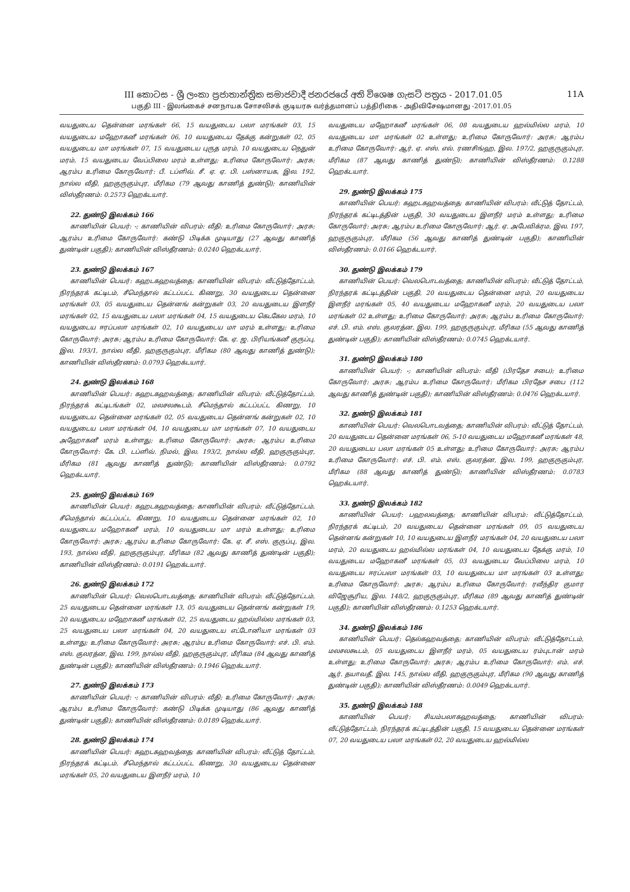III කොටස - ශ්‍රී ලංකා ප්‍රජාතාන්ත්‍රික සමාජවාදී ජනරජයේ අති විශෙෂ ගැසට් පත්‍රය - 2017.01.05 11A
பகுதி III - இலங்கைச் சனநாயக சோசலிசக் குடியரசு வர்த்தமானப் பத்திரிகை - அதிவிசேஷமானது -2017.01.05
வயதுடைய தென்னை மரங்கள் 66, 15 வயதுடைய பலா மரங்கள் 03, 15 வயதுடைய மஹோகனீ மரங்கள் 06, 10 வயதுடைய தேக்கு கன்றுகள் 02, 05 வயதுடைய மா மரங்கள் 07, 15 வயதுடைய புருத மரம், 10 வயதுடைய நெதுன் மரம், 15 வயதுடைய வேப்பிலை மரம் உள்ளது; உரிமை கோருவோர்: அரசு; ஆரம்ப உரிமை கோருவோர்: பீ. டப்ளிவ். சீ. ஏ. ஏ. பி. பஸ்னாயக, இல. 192, நால்ல வீதி, ஹகுருகும்புர, மீரிகம (79 ஆவது காணித் துண்டு); காணியின் விஸ்தீரணம்: 0.2573 ஹெக்டயார்.
22. துண்டு இலக்கம் 166
காணியின் பெயர்: -; காணியின் விபரம்: வீதி; உரிமை கோருவோர்: அரசு; ஆரம்ப உரிமை கோருவோர்: கண்டு பிடிக்க முடியாது (27 ஆவது காணித் துண்டின் பகுதி); காணியின் விஸ்தீரணம்: 0.0240 ஹெக்டயார்.
23. துண்டு இலக்கம் 167
காணியின் பெயர்: கஹடகஹவத்தை; காணியின் விபரம்: வீட்டுத்தோட்டம், நிரந்தரக் கட்டிடம், சீமெந்தால் கட்டப்பட்ட கிணறு, 30 வயதுடைய தென்னை மரங்கள் 03, 05 வயதுடைய தென்னங் கன்றுகள் 03, 20 வயதுடைய இளநீர் மரங்கள் 02, 15 வயதுடைய பலா மரங்கள் 04, 15 வயதுடைய கெடகேல மரம், 10 வயதுடைய ஈரப்பலா மரங்கள் 02, 10 வயதுடைய மா மரம் உள்ளது; உரிமை கோருவோர்: அரசு; ஆரம்ப உரிமை கோருவோர்: கே. ஏ. ஜ. பிரியங்கனீ குருப்பு, இல. 193/1, நால்ல வீதி, ஹகுருகும்புர, மீரிகம (80 ஆவது காணித் துண்டு); காணியின் விஸ்தீரணம்: 0.0793 ஹெக்டயார்.
24. துண்டு இலக்கம் 168
காணியின் பெயர்: கஹடகஹவத்தை; காணியின் விபரம்: வீட்டுத்தோட்டம், நிரந்தரக் கட்டிடங்கள் 02, மலசலகூடம், சீமெந்தால் கட்டப்பட்ட கிணறு, 10 வயதுடைய தென்னை மரங்கள் 02, 05 வயதுடைய தென்னங் கன்றுகள் 02, 10 வயதுடைய பலா மரங்கள் 04, 10 வயதுடைய மா மரங்கள் 07, 10 வயதுடைய அஹோகனீ மரம் உள்ளது; உரிமை கோருவோர்: அரசு; ஆரம்ப உரிமை கோருவோர்: கே. பி. டப்ளிவ். நிமல், இல. 193/2, நால்ல வீதி, ஹகுருகும்புர, மீரிகம (81 ஆவது காணித் துண்டு); காணியின் விஸ்தீரணம்: 0.0792 ஹெக்டயார்.
25. துண்டு இலக்கம் 169
காணியின் பெயர்: கஹடகஹவத்தை; காணியின் விபரம்: வீட்டுத்தோட்டம், சீமெந்தால் கட்டப்பட்ட கிணறு, 10 வயதுடைய தென்னை மரங்கள் 02, 10 வயதுடைய மஹோகனீ மரம், 10 வயதுடைய மா மரம் உள்ளது; உரிமை கோருவோர்: அரசு; ஆரம்ப உரிமை கோருவோர்: கே. ஏ. சீ. எஸ். குருப்பு, இல. 193, நால்ல வீதி, ஹகுருகும்புர, மீரிகம (82 ஆவது காணித் துண்டின் பகுதி); காணியின் விஸ்தீரணம்: 0.0191 ஹெக்டயார்.
26. துண்டு இலக்கம் 172
காணியின் பெயர்: வெலபொடவத்தை; காணியின் விபரம்: வீட்டுத்தோட்டம், 25 வயதுடைய தென்னை மரங்கள் 13, 05 வயதுடைய தென்னங் கன்றுகள் 19, 20 வயதுடைய மஹோகனீ மரங்கள் 02, 25 வயதுடைய ஹல்மில்ல மரங்கள் 03, 25 வயதுடைய பலா மரங்கள் 04, 20 வயதுடைய எட்டோனியா மரங்கள் 03 உள்ளது; உரிமை கோருவோர்: அரசு; ஆரம்ப உரிமை கோருவோர்: எச். பி. எம். எஸ். குலரத்ன, இல. 199, நால்ல வீதி, ஹகுருகும்புர, மீரிகம (84 ஆவது காணித் துண்டின் பகுதி); காணியின் விஸ்தீரணம்: 0.1946 ஹெக்டயார்.
27. துண்டு இலக்கம் 173
காணியின் பெயர்: -; காணியின் விபரம்: வீதி; உரிமை கோருவோர்: அரசு; ஆரம்ப உரிமை கோருவோர்: கண்டு பிடிக்க முடியாது (86 ஆவது காணித் துண்டின் பகுதி); காணியின் விஸ்தீரணம்: 0.0189 ஹெக்டயார்.
28. துண்டு இலக்கம் 174
காணியின் பெயர்: கஹடகஹவத்தை; காணியின் விபரம்: வீட்டுத் தோட்டம், நிரந்தரக் கட்டிடம், சீமெந்தால் கட்டப்பட்ட கிணறு, 30 வயதுடைய தென்னை மரங்கள் 05, 20 வயதுடைய இளநீர் மரம், 10
வயதுடைய மஹோகனீ மரங்கள் 06, 08 வயதுடைய ஹல்மில்ல மரம், 10 வயதுடைய மா மரங்கள் 02 உள்ளது; உரிமை கோருவோர்: அரசு; ஆரம்ப உரிமை கோருவோர்: ஆர். ஏ. எஸ். எல். ரணசிங்ஹ, இல. 197/2, ஹகுருகும்புர, மீரிகம (87 ஆவது காணித் துண்டு); காணியின் விஸ்தீரணம்: 0.1288 ஹெக்டயார்.
29. துண்டு இலக்கம் 175
காணியின் பெயர்: கஹடகஹவத்தை; காணியின் விபரம்: வீட்டுத் தோட்டம், நிரந்தரக் கட்டிடத்தின் பகுதி, 30 வயதுடைய இளநீர் மரம் உள்ளது; உரிமை கோருவோர்: அரசு; ஆரம்ப உரிமை கோருவோர்: ஆர். ஏ. அபேவிக்ரம, இல. 197, ஹகுருகும்புர, மீரிகம (56 ஆவது காணித் துண்டின் பகுதி); காணியின் விஸ்தீரணம்: 0.0166 ஹெக்டயார்.
30. துண்டு இலக்கம் 179
காணியின் பெயர்: வெலபொடவத்தை; காணியின் விபரம்: வீட்டுத் தோட்டம், நிரந்தரக் கட்டிடத்தின் பகுதி, 20 வயதுடைய தென்னை மரம், 20 வயதுடைய இளநீர் மரங்கள் 05, 40 வயதுடைய மஹோகனீ மரம், 20 வயதுடைய பலா மரங்கள் 02 உள்ளது; உரிமை கோருவோர்: அரசு; ஆரம்ப உரிமை கோருவோர்: எச். பி. எம். எஸ். குலரத்ன, இல. 199, ஹகுருகும்புர, மீரிகம (55 ஆவது காணித் துண்டின் பகுதி); காணியின் விஸ்தீரணம்: 0.0745 ஹெக்டயார்.
31. துண்டு இலக்கம் 180
காணியின் பெயர்: -; காணியின் விபரம்: வீதி (பிரதேச சபை); உரிமை கோருவோர்: அரசு; ஆரம்ப உரிமை கோருவோர்: மீரிகம பிரதேச சபை (112 ஆவது காணித் துண்டின் பகுதி); காணியின் விஸ்தீரணம்: 0.0476 ஹெக்டயார்.
32. துண்டு இலக்கம் 181
காணியின் பெயர்: வெலபொடவத்தை; காணியின் விபரம்: வீட்டுத் தோட்டம், 20 வயதுடைய தென்னை மரங்கள் 06, 5-10 வயதுடைய மஹோகனீ மரங்கள் 48, 20 வயதுடைய பலா மரங்கள் 05 உள்ளது; உரிமை கோருவோர்: அரசு; ஆரம்ப உரிமை கோருவோர்: எச். பி. எம். எஸ். குலரத்ன, இல. 199, ஹகுருகும்புர, மீரிகம (88 ஆவது காணித் துண்டு); காணியின் விஸ்தீரணம்: 0.0783 ஹெக்டயார்.
33. துண்டு இலக்கம் 182
காணியின் பெயர்: பஹலவத்தை; காணியின் விபரம்: வீட்டுத்தோட்டம், நிரந்தரக் கட்டிடம், 20 வயதுடைய தென்னை மரங்கள் 09, 05 வயதுடைய தென்னங் கன்றுகள் 10, 10 வயதுடைய இளநீர் மரங்கள் 04, 20 வயதுடைய பலா மரம், 20 வயதுடைய ஹல்மில்ல மரங்கள் 04, 10 வயதுடைய தேக்கு மரம், 10 வயதுடைய மஹோகனீ மரங்கள் 05, 03 வயதுடைய வேப்பிலை மரம், 10 வயதுடைய ஈரப்பலா மரங்கள் 03, 10 வயதுடைய மா மரங்கள் 03 உள்ளது; உரிமை கோருவோர்: அரசு; ஆரம்ப உரிமை கோருவோர்: ரவீந்திர குமார விஜேசூரிய, இல. 148/2, ஹகுருகும்புர, மீரிகம (89 ஆவது காணித் துண்டின் பகுதி); காணியின் விஸ்தீரணம்: 0.1253 ஹெக்டயார்.
34. துண்டு இலக்கம் 186
காணியின் பெயர்: தெல்கஹவத்தை; காணியின் விபரம்: வீட்டுத்தோட்டம், மலசலகூடம், 05 வயதுடைய இளநீர் மரம், 05 வயதுடைய ரம்புடான் மரம் உள்ளது; உரிமை கோருவோர்: அரசு; ஆரம்ப உரிமை கோருவோர்: எம். எச். ஆர். தயாவதீ, இல. 145, நால்ல வீதி, ஹகுருகும்புர, மீரிகம (90 ஆவது காணித் துண்டின் பகுதி); காணியின் விஸ்தீரணம்: 0.0049 ஹெக்டயார்.
35. துண்டு இலக்கம் 188
காணியின் பெயர்: சியம்பலாகஹவத்தை; காணியின் விபரம்: வீட்டுத்தோட்டம், நிரந்தரக் கட்டிடத்தின் பகுதி, 15 வயதுடைய தென்னை மரங்கள் 07, 20 வயதுடைய பலா மரங்கள் 02, 20 வயதுடைய ஹல்மில்ல